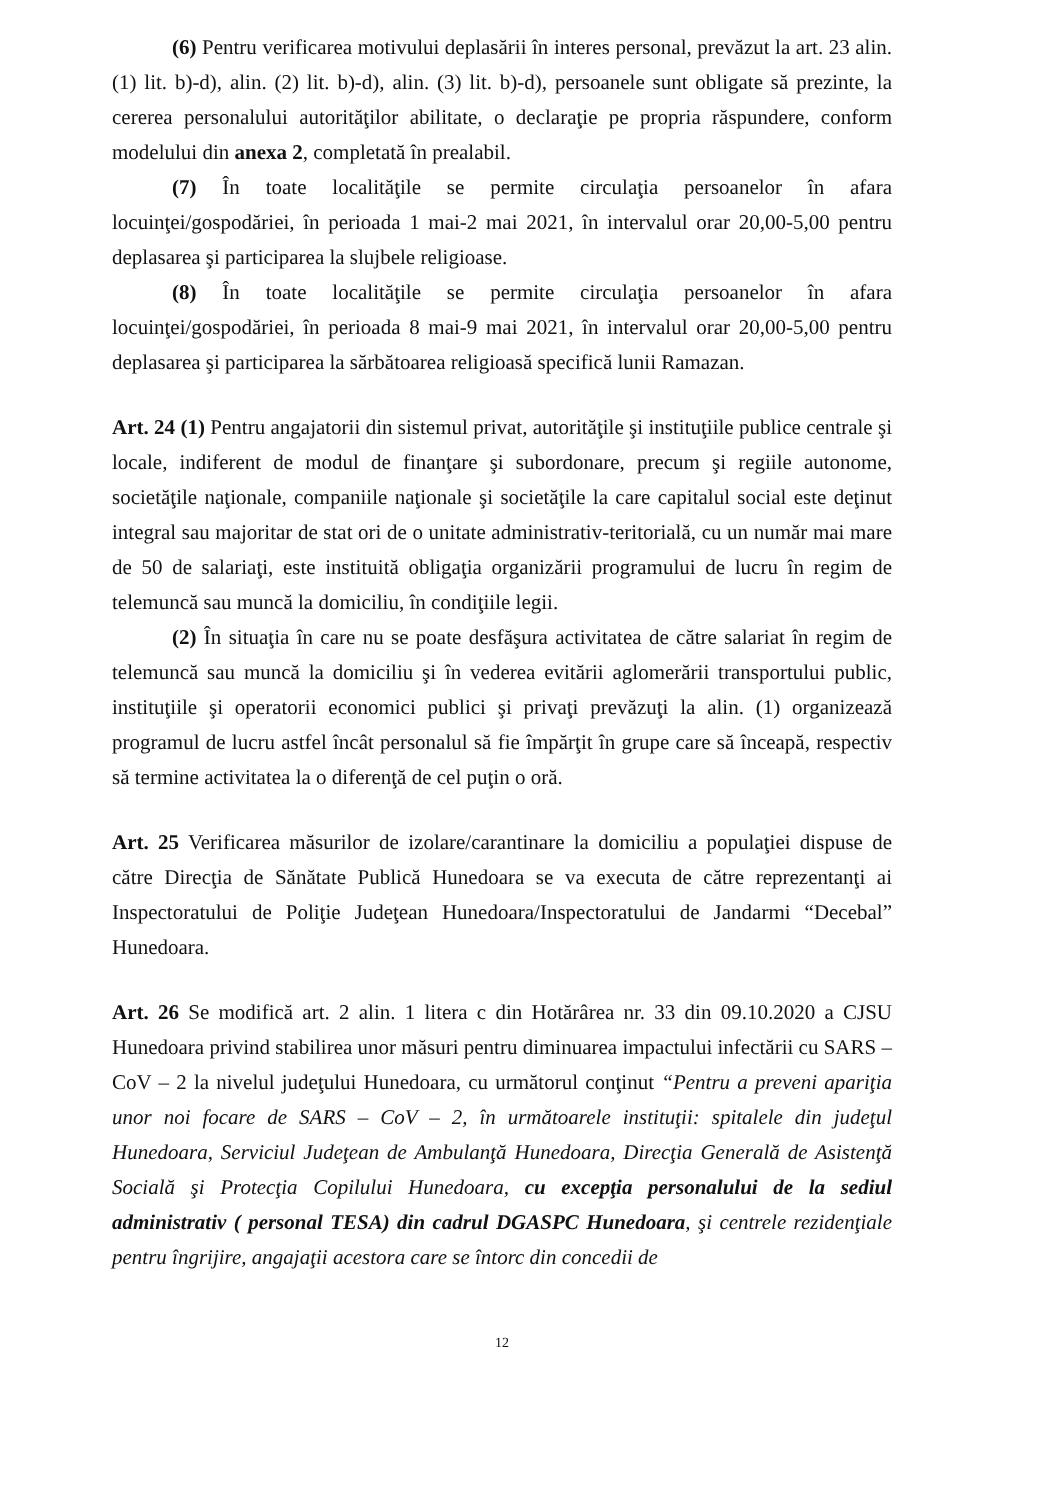(6) Pentru verificarea motivului deplasării în interes personal, prevăzut la art. 23 alin. (1) lit. b)-d), alin. (2) lit. b)-d), alin. (3) lit. b)-d), persoanele sunt obligate să prezinte, la cererea personalului autorităţilor abilitate, o declaraţie pe propria răspundere, conform modelului din anexa 2, completată în prealabil.
(7) În toate localităţile se permite circulaţia persoanelor în afara locuinţei/gospodăriei, în perioada 1 mai-2 mai 2021, în intervalul orar 20,00-5,00 pentru deplasarea şi participarea la slujbele religioase.
(8) În toate localităţile se permite circulaţia persoanelor în afara locuinţei/gospodăriei, în perioada 8 mai-9 mai 2021, în intervalul orar 20,00-5,00 pentru deplasarea şi participarea la sărbătoarea religioasă specifică lunii Ramazan.
Art. 24 (1) Pentru angajatorii din sistemul privat, autorităţile şi instituţiile publice centrale şi locale, indiferent de modul de finanţare şi subordonare, precum şi regiile autonome, societăţile naţionale, companiile naţionale şi societăţile la care capitalul social este deţinut integral sau majoritar de stat ori de o unitate administrativ-teritorială, cu un număr mai mare de 50 de salariaţi, este instituită obligaţia organizării programului de lucru în regim de telemuncă sau muncă la domiciliu, în condiţiile legii.
(2) În situaţia în care nu se poate desfăşura activitatea de către salariat în regim de telemuncă sau muncă la domiciliu şi în vederea evitării aglomerării transportului public, instituţiile şi operatorii economici publici şi privaţi prevăzuţi la alin. (1) organizează programul de lucru astfel încât personalul să fie împărţit în grupe care să înceapă, respectiv să termine activitatea la o diferenţă de cel puţin o oră.
Art. 25 Verificarea măsurilor de izolare/carantinare la domiciliu a populaţiei dispuse de către Direcţia de Sănătate Publică Hunedoara se va executa de către reprezentanţi ai Inspectoratului de Poliţie Judeţean Hunedoara/Inspectoratului de Jandarmi “Decebal” Hunedoara.
Art. 26 Se modifică art. 2 alin. 1 litera c din Hotărârea nr. 33 din 09.10.2020 a CJSU Hunedoara privind stabilirea unor măsuri pentru diminuarea impactului infectării cu SARS – CoV – 2 la nivelul judeţului Hunedoara, cu următorul conţinut “Pentru a preveni apariţia unor noi focare de SARS – CoV – 2, în următoarele instituţii: spitalele din judeţul Hunedoara, Serviciul Judeţean de Ambulanţă Hunedoara, Direcţia Generală de Asistenţă Socială şi Protecţia Copilului Hunedoara, cu excepţia personalului de la sediul administrativ ( personal TESA) din cadrul DGASPC Hunedoara, şi centrele rezidenţiale pentru îngrijire, angajaţii acestora care se întorc din concedii de
12